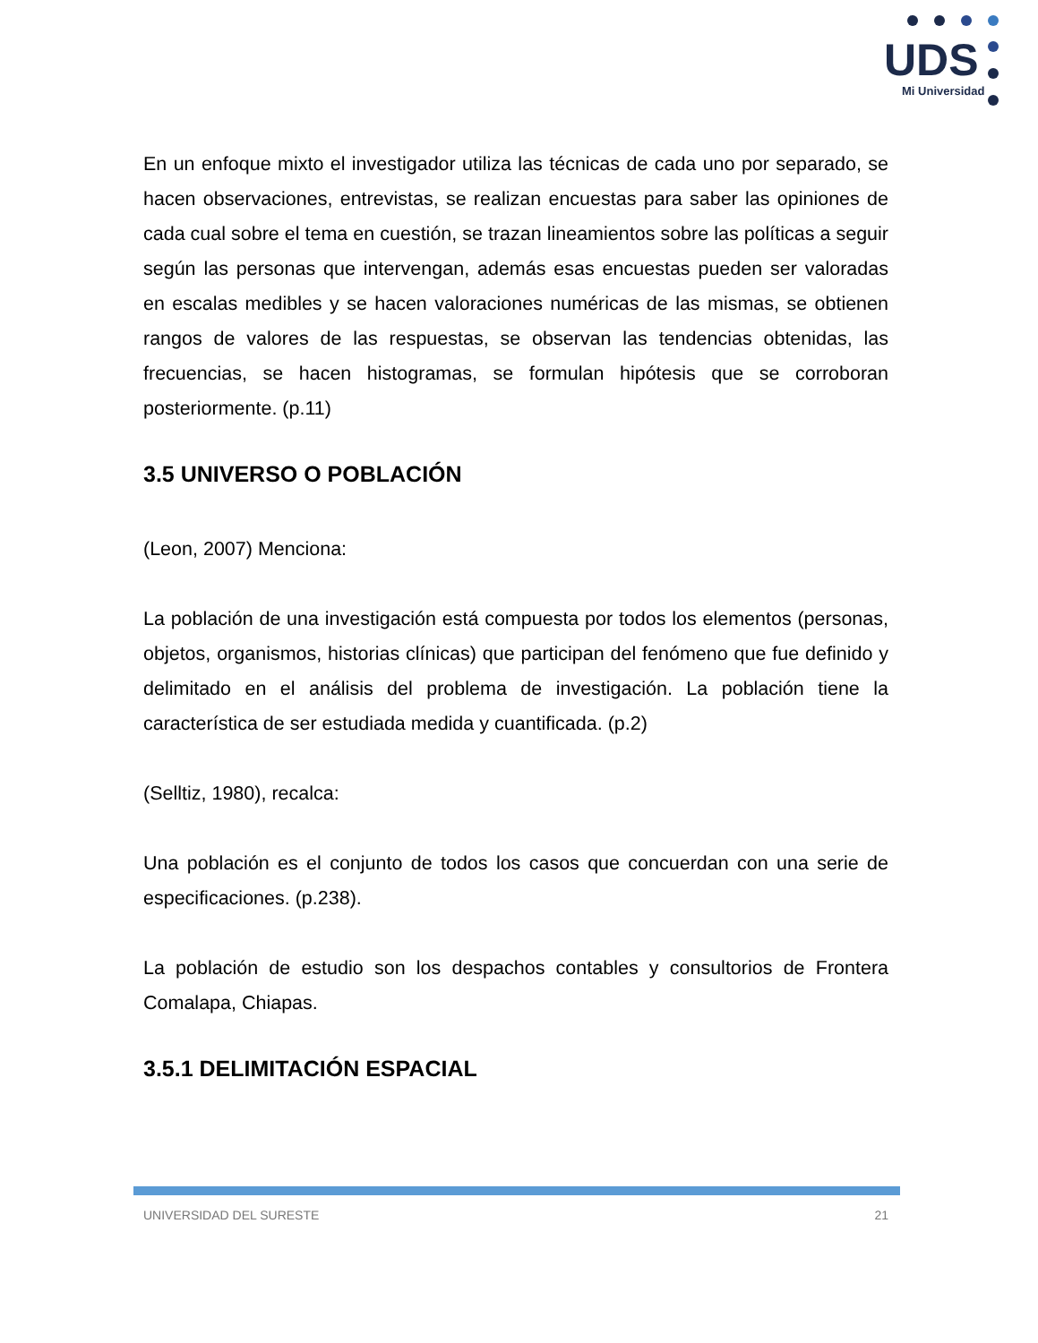UDS
Mi Universidad
En un enfoque mixto el investigador utiliza las técnicas de cada uno por separado, se hacen observaciones, entrevistas, se realizan encuestas para saber las opiniones de cada cual sobre el tema en cuestión, se trazan lineamientos sobre las políticas a seguir según las personas que intervengan, además esas encuestas pueden ser valoradas en escalas medibles y se hacen valoraciones numéricas de las mismas, se obtienen rangos de valores de las respuestas, se observan las tendencias obtenidas, las frecuencias, se hacen histogramas, se formulan hipótesis que se corroboran posteriormente. (p.11)
3.5 UNIVERSO O POBLACIÓN
(Leon, 2007) Menciona:
La población de una investigación está compuesta por todos los elementos (personas, objetos, organismos, historias clínicas) que participan del fenómeno que fue definido y delimitado en el análisis del problema de investigación. La población tiene la característica de ser estudiada medida y cuantificada. (p.2)
(Selltiz, 1980), recalca:
Una población es el conjunto de todos los casos que concuerdan con una serie de especificaciones. (p.238).
La población de estudio son los despachos contables y consultorios de Frontera Comalapa, Chiapas.
3.5.1 DELIMITACIÓN ESPACIAL
UNIVERSIDAD DEL SURESTE 21